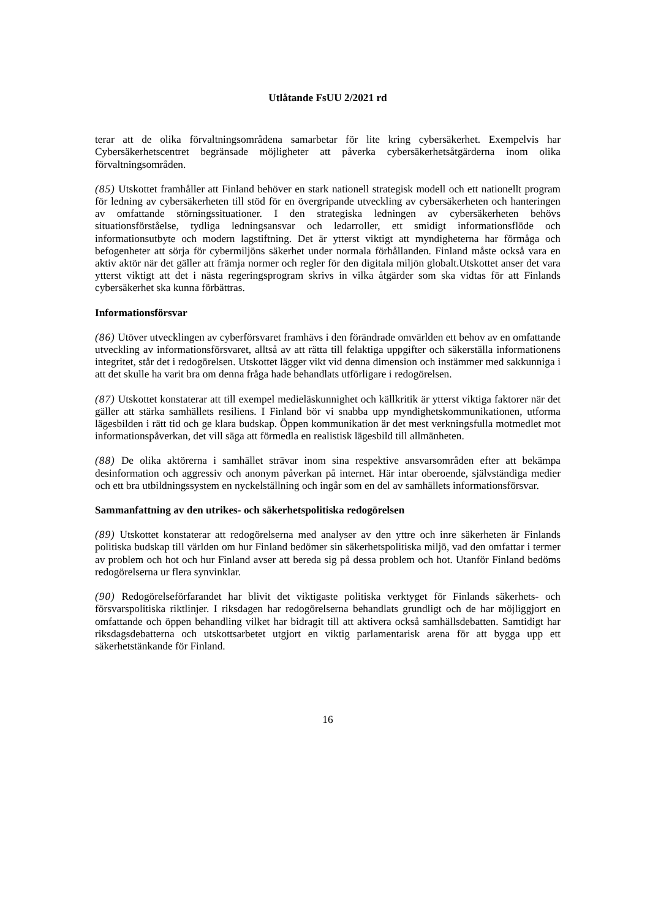Utlåtande FsUU 2/2021 rd
terar att de olika förvaltningsområdena samarbetar för lite kring cybersäkerhet. Exempelvis har Cybersäkerhetscentret begränsade möjligheter att påverka cybersäkerhetsåtgärderna inom olika förvaltningsområden.
(85) Utskottet framhåller att Finland behöver en stark nationell strategisk modell och ett nationellt program för ledning av cybersäkerheten till stöd för en övergripande utveckling av cybersäkerheten och hanteringen av omfattande störningssituationer. I den strategiska ledningen av cybersäkerheten behövs situationsförståelse, tydliga ledningsansvar och ledarroller, ett smidigt informationsflöde och informationsutbyte och modern lagstiftning. Det är ytterst viktigt att myndigheterna har förmåga och befogenheter att sörja för cybermiljöns säkerhet under normala förhållanden. Finland måste också vara en aktiv aktör när det gäller att främja normer och regler för den digitala miljön globalt.Utskottet anser det vara ytterst viktigt att det i nästa regeringsprogram skrivs in vilka åtgärder som ska vidtas för att Finlands cybersäkerhet ska kunna förbättras.
Informationsförsvar
(86) Utöver utvecklingen av cyberförsvaret framhävs i den förändrade omvärlden ett behov av en omfattande utveckling av informationsförsvaret, alltså av att rätta till felaktiga uppgifter och säkerställa informationens integritet, står det i redogörelsen. Utskottet lägger vikt vid denna dimension och instämmer med sakkunniga i att det skulle ha varit bra om denna fråga hade behandlats utförligare i redogörelsen.
(87) Utskottet konstaterar att till exempel medieläskunnighet och källkritik är ytterst viktiga faktorer när det gäller att stärka samhällets resiliens. I Finland bör vi snabba upp myndighetskommunikationen, utforma lägesbilden i rätt tid och ge klara budskap. Öppen kommunikation är det mest verkningsfulla motmedlet mot informationspåverkan, det vill säga att förmedla en realistisk lägesbild till allmänheten.
(88) De olika aktörerna i samhället strävar inom sina respektive ansvarsområden efter att bekämpa desinformation och aggressiv och anonym påverkan på internet. Här intar oberoende, självständiga medier och ett bra utbildningssystem en nyckelställning och ingår som en del av samhällets informationsförsvar.
Sammanfattning av den utrikes- och säkerhetspolitiska redogörelsen
(89) Utskottet konstaterar att redogörelserna med analyser av den yttre och inre säkerheten är Finlands politiska budskap till världen om hur Finland bedömer sin säkerhetspolitiska miljö, vad den omfattar i termer av problem och hot och hur Finland avser att bereda sig på dessa problem och hot. Utanför Finland bedöms redogörelserna ur flera synvinklar.
(90) Redogörelseförfarandet har blivit det viktigaste politiska verktyget för Finlands säkerhets- och försvarspolitiska riktlinjer. I riksdagen har redogörelserna behandlats grundligt och de har möjliggjort en omfattande och öppen behandling vilket har bidragit till att aktivera också samhällsdebatten. Samtidigt har riksdagsdebatterna och utskottsarbetet utgjort en viktig parlamentarisk arena för att bygga upp ett säkerhetstänkande för Finland.
16